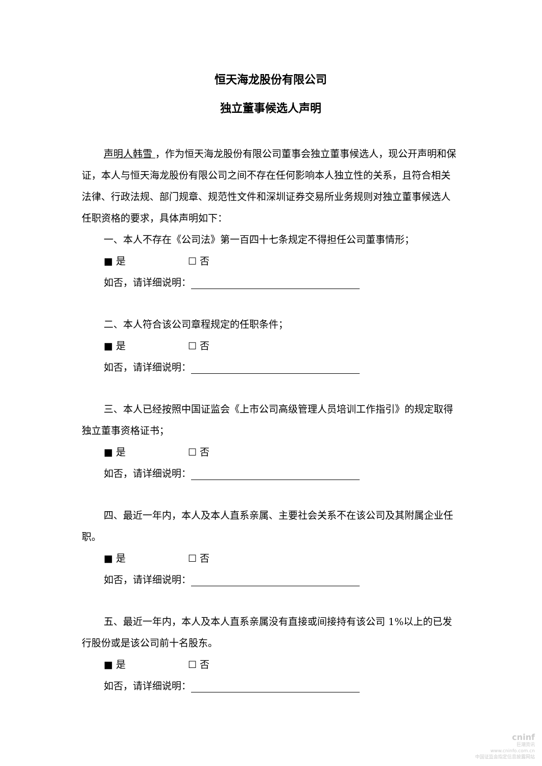恒天海龙股份有限公司
独立董事候选人声明
声明人韩雪 ，作为恒天海龙股份有限公司董事会独立董事候选人，现公开声明和保证，本人与恒天海龙股份有限公司之间不存在任何影响本人独立性的关系，且符合相关法律、行政法规、部门规章、规范性文件和深圳证券交易所业务规则对独立董事候选人任职资格的要求，具体声明如下：
一、本人不存在《公司法》第一百四十七条规定不得担任公司董事情形；
■ 是 ☐ 否
如否，请详细说明：
二、本人符合该公司章程规定的任职条件；
■ 是 ☐ 否
如否，请详细说明：
三、本人已经按照中国证监会《上市公司高级管理人员培训工作指引》的规定取得独立董事资格证书；
■ 是 ☐ 否
如否，请详细说明：
四、最近一年内，本人及本人直系亲属、主要社会关系不在该公司及其附属企业任职。
■ 是 ☐ 否
如否，请详细说明：
五、最近一年内，本人及本人直系亲属没有直接或间接持有该公司 1%以上的已发行股份或是该公司前十名股东。
■ 是 ☐ 否
如否，请详细说明：
cninf
巨潮资讯
www.cninfo.com.cn
中国证监会指定信息披露网站